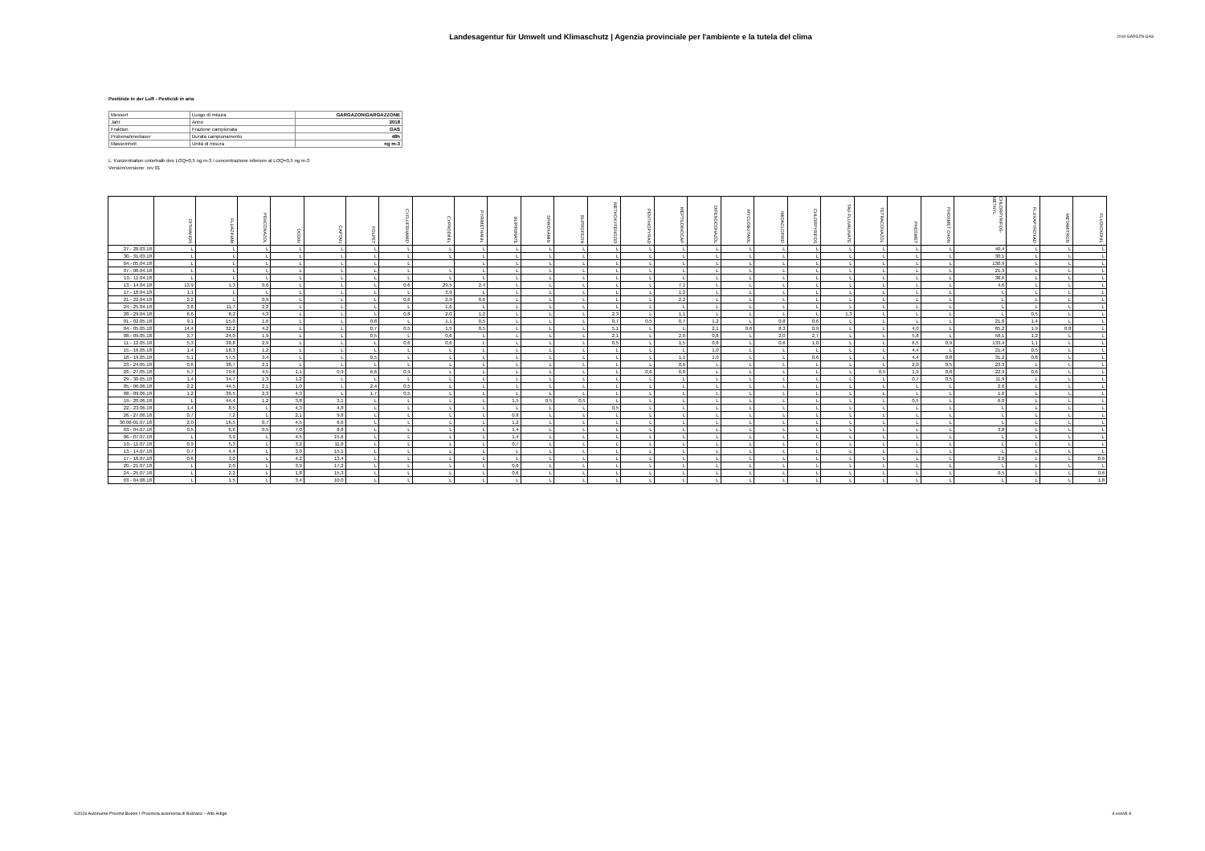Landesagentur für Umwelt und Klimaschutz | Agenzia provinciale per l'ambiente e la tutela del clima
2018-GARGZN-GAS
Pestizide in der Luft - Pesticidi in aria
| Messort | Luogo di misura | GARGAZON\GARGAZZONE |
| Jahr | Anno | 2018 |
| Fraktion | Frazione campionata | GAS |
| Probenahmedauer | Durata campionamento | 48h |
| Masseinheit | Unità di misura | ng m-3 |
L: Konzentration unterhalb des LOQ=0,5 ng m-3 / concentrazione inferiore al LOQ=0,5 ng m-3
Version/versione: rev 01
| | DITHIANON | FLUAZINAM | PENCONAZOL | DODIN | CAPTAN | FOLPET | CYFLUFENAMID | CYPRODINIL | PYRIMETHANIL | BUPIRIMATE | SPIROXAMIN | BUPROFEZIN | METHOXYFENOZID | PENTHIOPYRAD | MEPTILDINOCAP | DIFENOCONAZOL | MYCLOBUTANIL | IMIDACLOPRID | CHLORPYRIFOS | TAU-FLUVALINATE | TETRACONAZOL | PHOSMET | PHOSMET OXON | CHLORPYRIFOS-METHYL | FLUXAPYROXAD | METAMITRON | FLUDIOXONIL |
| --- | --- | --- | --- | --- | --- | --- | --- | --- | --- | --- | --- | --- | --- | --- | --- | --- | --- | --- | --- | --- | --- | --- | --- | --- | --- | --- | --- |
| 27.- 28.03.18 | L | L | L | L | L | L | L | L | L | L | L | L | L | L | L | L | L | L | L | L | L | L | L | 40,4 | L | L | L |
| 30.- 31.03.18 | L | L | L | L | L | L | L | L | L | L | L | L | L | L | L | L | L | L | L | L | L | L | L | 30,1 | L | L | L |
| 04.- 05.04.18 | L | L | L | L | L | L | L | | L | L | L | L | L | L | L | L | L | L | L | L | L | L | L | 130,9 | L | L | L |
| 07.- 08.04.18 | L | L | L | L | L | L | L | L | L | L | L | L | L | L | L | L | L | L | L | L | L | L | L | 21,3 | L | L | L |
| 10.- 11.04.18 | L | L | L | L | L | L | L | L | L | L | L | L | L | L | L | L | L | L | L | L | L | L | L | 38,6 | L | L | L |
| 13.- 14.04.18 | 13,9 | 1,3 | 0,6 | L | L | L | 0,6 | 29,5 | 2,4 | L | L | L | L | L | 7,1 | L | L | L | L | L | L | L | L | 4,6 | L | L | L |
| 17.- 18.04.18 | 1,1 | L | L | L | L | L | L | 3,9 | L | L | L | L | L | L | 1,2 | L | L | L | L | L | L | L | L | L | L | L | L |
| 21.- 22.04.18 | 2,2 | L | 0,9 | L | L | L | 0,6 | 2,9 | 0,6 | L | L | L | L | L | 2,2 | L | L | L | L | L | L | L | L | L | L | L | L |
| 24.- 25.04.18 | 3,8 | 11,7 | 2,2 | L | L | L | L | 1,6 | L | L | L | L | L | L | L | L | L | L | L | L | L | L | L | L | L | L | L |
| 28.- 29.04.18 | 6,6 | 8,2 | 4,3 | L | L | L | 0,8 | 2,0 | 1,2 | L | L | L | 2,3 | L | 1,1 | L | L | L | L | 1,3 | L | L | L | L | 0,5 | L | L |
| 01.- 02.05.18 | 9,1 | 15,0 | 1,6 | L | L | 0,8 | L | 1,1 | 0,5 | L | L | L | 0,7 | 0,5 | 0,7 | 1,2 | L | 0,8 | 0,6 | L | L | L | L | 21,6 | 1,4 | L | L |
| 04.- 05.05.18 | 14,4 | 32,2 | 4,2 | L | L | 0,7 | 0,5 | 1,5 | 0,5 | L | L | L | 5,1 | L | L | 2,1 | 0,6 | 8,3 | 0,9 | L | L | 4,0 | L | 65,2 | 1,9 | 0,8 | L |
| 08.- 09.05.18 | 3,7 | 24,0 | 1,9 | L | L | 0,5 | L | 0,6 | L | L | L | L | 2,1 | L | 2,0 | 0,8 | L | 2,0 | 2,7 | L | L | 5,8 | L | 58,1 | 1,2 | L | L |
| 11.- 12.05.18 | 5,3 | 38,8 | 2,9 | L | L | L | 0,6 | 0,6 | L | L | L | L | 0,5 | L | 1,5 | 0,8 | L | 0,6 | 1,0 | L | L | 6,5 | 0,9 | 133,4 | 1,1 | L | L |
| 15.- 16.05.18 | 1,4 | 18,3 | 1,2 | L | L | L | L | L | L | L | L | L | L | L | L | 1,0 | L | L | L | L | L | 4,4 | L | 21,4 | 0,5 | L | L |
| 18.- 19.05.18 | 5,1 | 57,5 | 3,4 | L | L | 0,5 | L | L | L | L | L | L | L | L | 1,1 | 1,0 | L | L | 0,6 | L | L | 4,4 | 0,8 | 31,2 | 0,8 | L | L |
| 23.- 24.05.18 | 0,6 | 38,7 | 2,1 | L | L | L | L | L | L | L | L | L | L | L | 0,6 | L | L | L | L | L | L | 2,0 | 0,5 | 23,3 | L | L | L |
| 26.- 27.05.18 | 5,7 | 79,6 | 4,5 | 1,1 | 0,9 | 6,6 | 0,9 | L | L | L | L | L | L | 0,6 | 0,8 | L | L | L | L | L | 0,5 | 1,9 | 0,8 | 22,9 | 0,6 | L | L |
| 29.- 30.05.18 | 1,4 | 34,7 | 1,3 | 1,2 | L | L | L | L | L | L | L | L | L | L | L | L | L | L | L | L | L | 0,7 | 0,5 | 11,9 | L | L | L |
| 05.- 06.06.18 | 2,2 | 44,5 | 2,1 | 1,0 | L | 2,4 | 0,5 | L | L | L | L | L | L | L | L | L | L | L | L | L | L | L | L | 2,6 | L | L | L |
| 08.- 09.06.18 | 1,2 | 36,5 | 2,3 | 4,3 | L | 1,7 | 0,5 | L | L | L | L | L | L | L | L | L | L | L | L | L | L | L | L | 1,6 | L | L | L |
| 19.- 20.06.18 | L | 44,4 | 1,2 | 3,8 | 3,1 | L | L | L | L | 1,5 | 0,5 | 0,5 | L | L | L | L | L | L | L | L | L | 0,5 | L | 6,0 | L | L | L |
| 22.- 23.06.18 | 1,4 | 8,5 | L | 4,3 | 4,8 | L | L | L | L | L | L | L | 0,5 | L | L | L | L | L | L | L | L | L | L | L | L | L | L |
| 26.- 27.06.18 | 0,7 | 7,2 | L | 2,1 | 9,8 | L | L | L | L | 0,8 | L | L | L | L | L | L | L | L | L | L | L | L | L | L | L | L | L |
| 30.06-01.07.18 | 2,0 | 16,5 | 0,7 | 4,5 | 6,6 | L | L | L | L | 1,2 | L | L | L | L | L | L | L | L | L | L | L | L | L | L | L | L | L |
| 03.- 04.07.18 | 0,5 | 6,6 | 0,5 | 7,0 | 8,8 | L | L | L | L | 1,4 | L | L | L | L | L | L | L | L | L | L | L | L | L | 3,8 | L | L | L |
| 06.- 07.07.18 | L | 3,9 | L | 4,5 | 15,6 | L | L | L | L | 1,4 | L | L | L | L | L | L | L | L | L | L | L | L | L | L | L | L | L |
| 10.- 11.07.18 | 0,9 | 5,3 | L | 3,2 | 11,8 | L | L | L | L | 0,7 | L | L | L | L | L | L | L | L | L | L | L | L | L | L | L | L | L |
| 13.- 14.07.18 | 0,7 | 4,4 | L | 3,0 | 15,1 | L | L | L | L | L | L | L | L | L | L | L | L | L | L | L | L | L | L | L | L | L | L |
| 17.- 18.07.18 | 0,6 | 3,0 | L | 4,2 | 13,4 | L | L | L | L | L | L | L | L | L | L | L | L | L | L | L | L | L | L | 2,0 | L | L | 0,6 |
| 20.- 21.07.18 | L | 2,0 | L | 3,9 | 17,2 | L | L | L | L | 0,6 | L | L | L | L | L | L | L | L | L | L | L | L | L | L | L | L | L |
| 24.- 25.07.18 | L | 2,2 | L | 1,8 | 15,3 | L | L | L | L | 0,6 | L | L | L | L | L | L | L | L | L | L | L | L | L | 0,5 | L | L | 0,6 |
| 03.- 04.08.18 | L | 1,5 | L | 3,4 | 10,0 | L | L | L | L | L | L | L | L | L | L | L | L | L | L | L | L | L | L | L | L | L | 1,8 |
©2019 Autonome Provinz Bozen I Provincia autonoma di Bolzano – Alto Adige 4 von/di 4